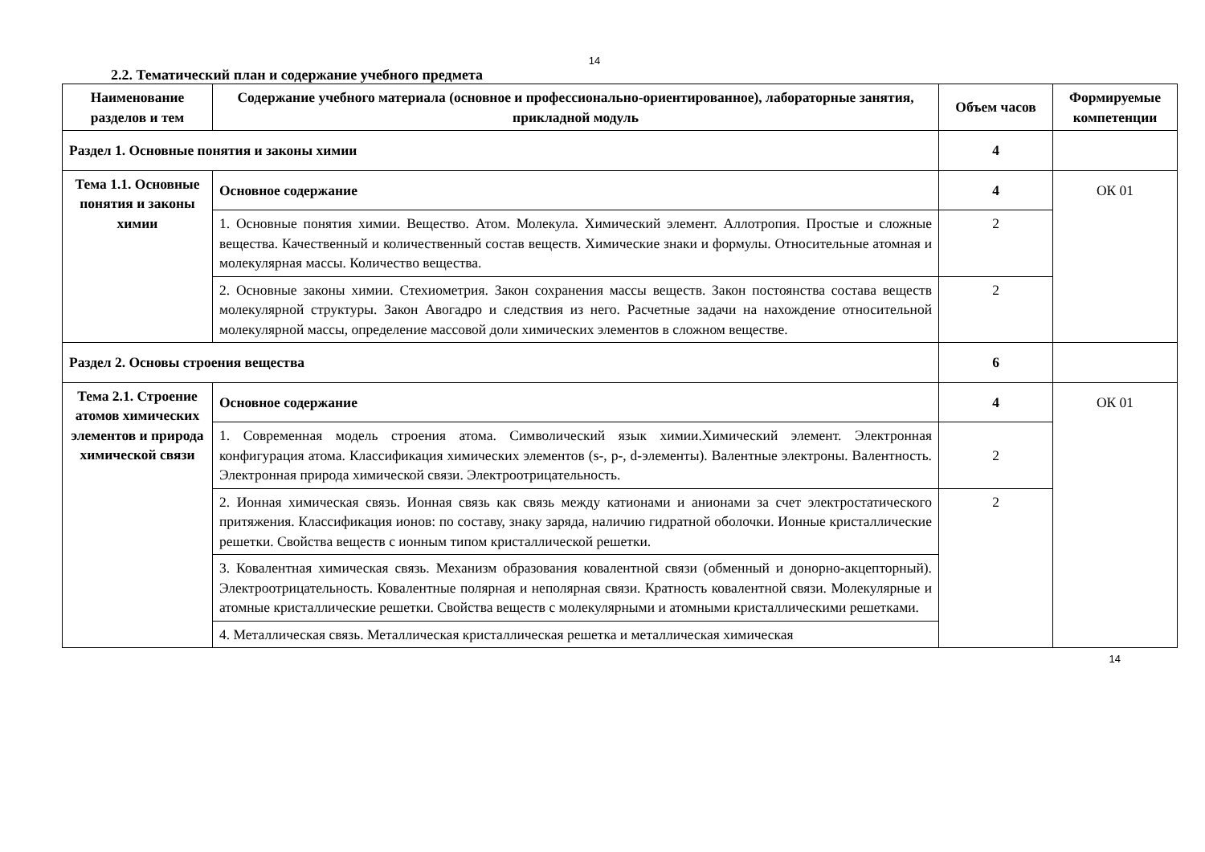14
2.2. Тематический план и содержание учебного предмета
| Наименование разделов и тем | Содержание учебного материала (основное и профессионально-ориентированное), лабораторные занятия, прикладной модуль | Объем часов | Формируемые компетенции |
| --- | --- | --- | --- |
| Раздел 1. Основные понятия и законы химии | | 4 | |
| Тема 1.1. Основные понятия и законы химии | Основное содержание | 4 | ОК 01 |
| | 1. Основные понятия химии. Вещество. Атом. Молекула. Химический элемент. Аллотропия. Простые и сложные вещества. Качественный и количественный состав веществ. Химические знаки и формулы. Относительные атомная и молекулярная массы. Количество вещества. | 2 | |
| | 2. Основные законы химии. Стехиометрия. Закон сохранения массы веществ. Закон постоянства состава веществ молекулярной структуры. Закон Авогадро и следствия из него. Расчетные задачи на нахождение относительной молекулярной массы, определение массовой доли химических элементов в сложном веществе. | 2 | |
| Раздел 2. Основы строения вещества | | 6 | |
| Тема 2.1. Строение атомов химических элементов и природа химической связи | Основное содержание | 4 | ОК 01 |
| | 1. Современная модель строения атома. Символический язык химии.Химический элемент. Электронная конфигурация атома. Классификация химических элементов (s-, p-, d-элементы). Валентные электроны. Валентность. Электронная природа химической связи. Электроотрицательность. | 2 | |
| | 2. Ионная химическая связь. Ионная связь как связь между катионами и анионами за счет электростатического притяжения. Классификация ионов: по составу, знаку заряда, наличию гидратной оболочки. Ионные кристаллические решетки. Свойства веществ с ионным типом кристаллической решетки. | 2 | |
| | 3. Ковалентная химическая связь. Механизм образования ковалентной связи (обменный и донорно-акцепторный). Электроотрицательность. Ковалентные полярная и неполярная связи. Кратность ковалентной связи. Молекулярные и атомные кристаллические решетки. Свойства веществ с молекулярными и атомными кристаллическими решетками. | | |
| | 4. Металлическая связь. Металлическая кристаллическая решетка и металлическая химическая | | |
14